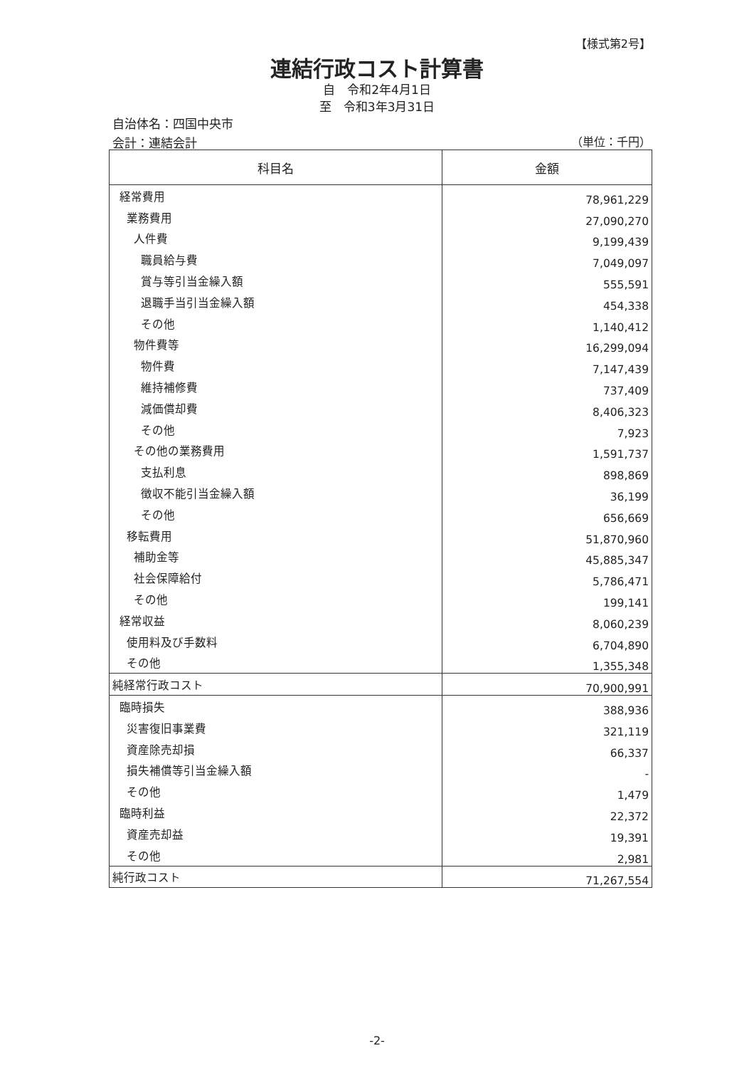【様式第2号】
連結行政コスト計算書
自　令和2年4月1日
至　令和3年3月31日
自治体名：四国中央市
会計：連結会計 （単位：千円）
| 科目名 | 金額 |
| --- | --- |
| 経常費用 | 78,961,229 |
| 業務費用 | 27,090,270 |
| 人件費 | 9,199,439 |
| 職員給与費 | 7,049,097 |
| 賞与等引当金繰入額 | 555,591 |
| 退職手当引当金繰入額 | 454,338 |
| その他 | 1,140,412 |
| 物件費等 | 16,299,094 |
| 物件費 | 7,147,439 |
| 維持補修費 | 737,409 |
| 減価償却費 | 8,406,323 |
| その他 | 7,923 |
| その他の業務費用 | 1,591,737 |
| 支払利息 | 898,869 |
| 徴収不能引当金繰入額 | 36,199 |
| その他 | 656,669 |
| 移転費用 | 51,870,960 |
| 補助金等 | 45,885,347 |
| 社会保障給付 | 5,786,471 |
| その他 | 199,141 |
| 経常収益 | 8,060,239 |
| 使用料及び手数料 | 6,704,890 |
| その他 | 1,355,348 |
| 純経常行政コスト | 70,900,991 |
| 臨時損失 | 388,936 |
| 災害復旧事業費 | 321,119 |
| 資産除売却損 | 66,337 |
| 損失補償等引当金繰入額 | - |
| その他 | 1,479 |
| 臨時利益 | 22,372 |
| 資産売却益 | 19,391 |
| その他 | 2,981 |
| 純行政コスト | 71,267,554 |
-2-